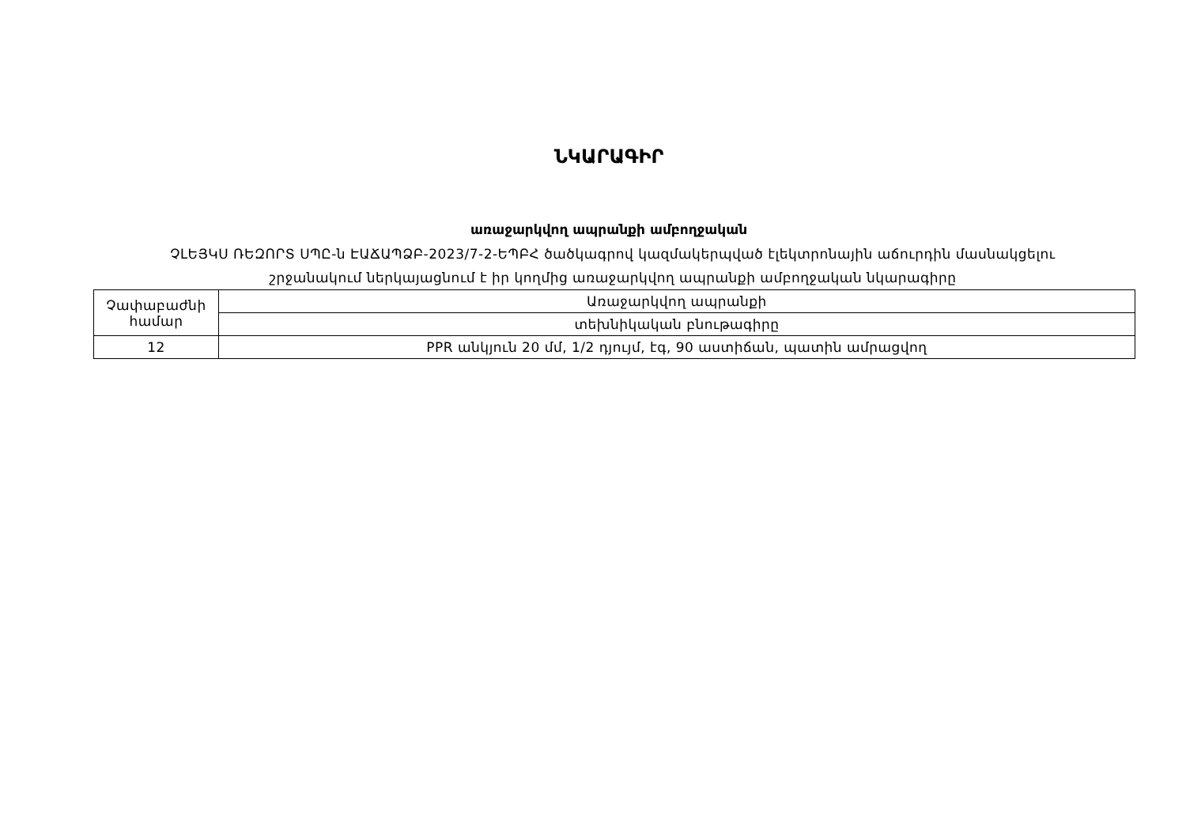ՆԿԱՐԱԳԻՐ
առաջարկվող ապրանքի ամբողջական
ՉԼԵՅԿՍ ՌԵԶՈՐՏ ՍՊԸ-ն ԷԱՃԱՊՁԲ-2023/7-2-ԵՊԲՀ ծածկագրով կազմակերպված էլեկտրոնային աճուրդին մասնակցելու
շրջանակում ներկայացնում է իր կողմից առաջարկվող ապրանքի ամբողջական նկարագիրը
| Չափաբաժնի համար | Առաջարկվող ապրանքի |
| | տեխնիկական բնութագիրը |
| 12 | PPR անկյուն 20 մմ, 1/2 դյույմ, էգ, 90 աստիճան, պատին ամրացվող |